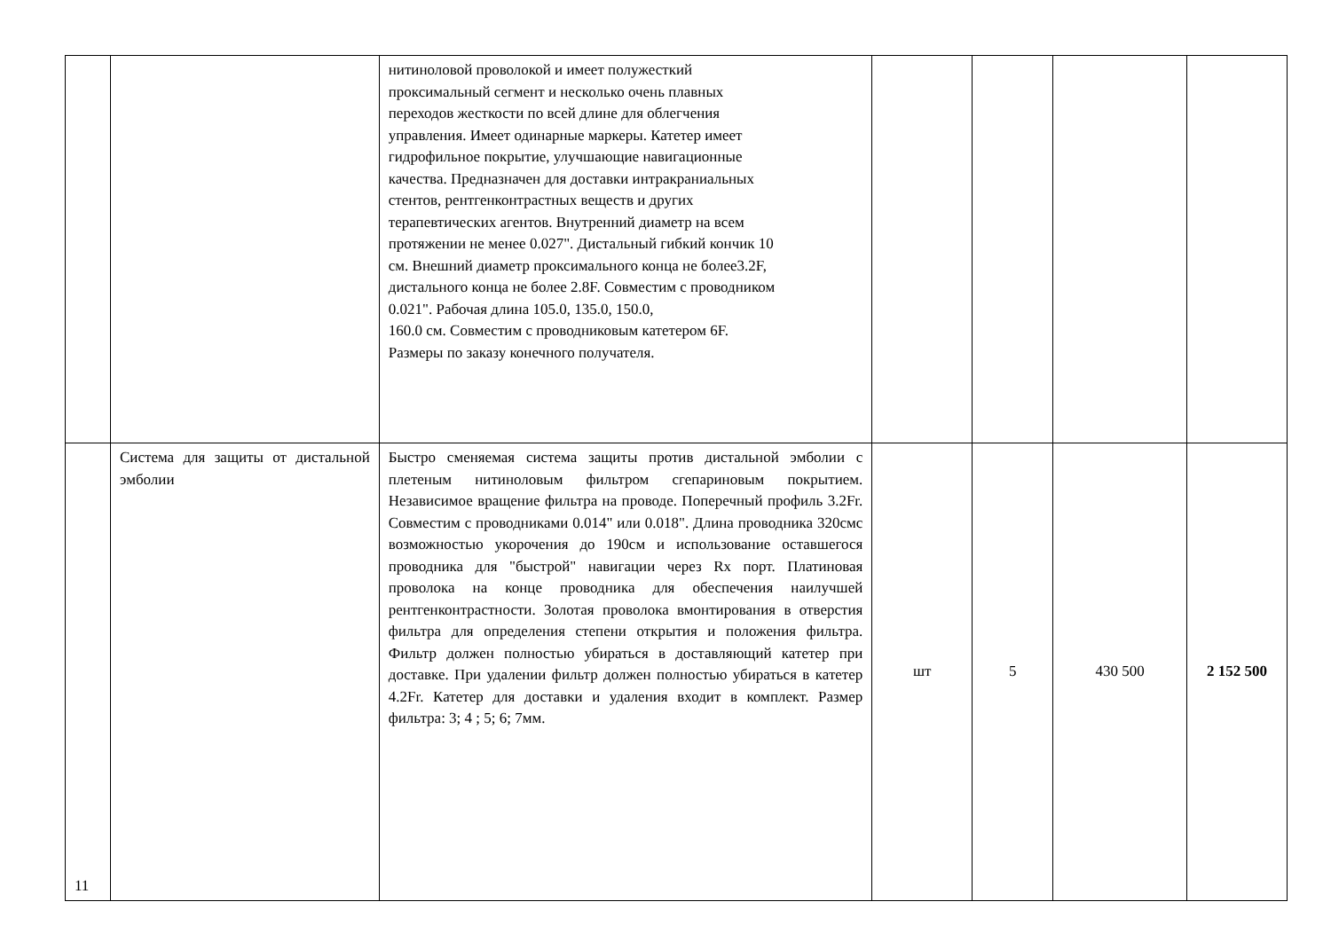| | | нитиноловой проволокой и имеет полужесткий проксимальный сегмент и несколько очень плавных переходов жесткости по всей длине для облегчения управления. Имеет одинарные маркеры. Катетер имеет гидрофильное покрытие, улучшающие навигационные качества. Предназначен для доставки интракраниальных стентов, рентгенконтрастных веществ и других терапевтических агентов. Внутренний диаметр на всем протяжении не менее 0.027". Дистальный гибкий кончик 10 см. Внешний диаметр проксимального конца не более3.2F, дистального конца не более 2.8F. Совместим с проводником 0.021". Рабочая длина 105.0, 135.0, 150.0, 160.0 см. Совместим с проводниковым катетером 6F. Размеры по заказу конечного получателя. | | | | |
| 11 | Система для защиты от дистальной эмболии | Быстро сменяемая система защиты против дистальной эмболии с плетеным нитиноловым фильтром сгепариновым покрытием. Независимое вращение фильтра на проводе. Поперечный профиль 3.2Fr. Совместим с проводниками 0.014" или 0.018". Длина проводника 320смс возможностью укорочения до 190см и использование оставшегося проводника для "быстрой" навигации через Rx порт. Платиновая проволока на конце проводника для обеспечения наилучшей рентгенконтрастности. Золотая проволока вмонтирования в отверстия фильтра для определения степени открытия и положения фильтра. Фильтр должен полностью убираться в доставляющий катетер при доставке. При удалении фильтр должен полностью убираться в катетер 4.2Fr. Катетер для доставки и удаления входит в комплект. Размер фильтра: 3; 4 ; 5; 6; 7мм. | шт | 5 | 430 500 | 2 152 500 |